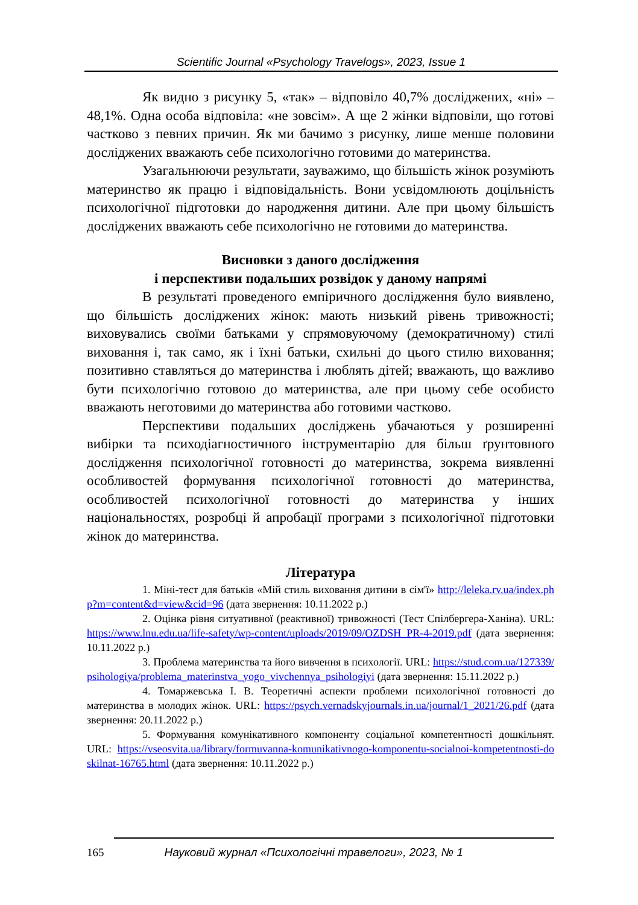Scientific Journal «Psychology Travelogs», 2023, Issue 1
Як видно з рисунку 5, «так» – відповіло 40,7% досліджених, «ні» – 48,1%. Одна особа відповіла: «не зовсім». А ще 2 жінки відповіли, що готові частково з певних причин. Як ми бачимо з рисунку, лише менше половини досліджених вважають себе психологічно готовими до материнства.
Узагальнюючи результати, зауважимо, що більшість жінок розуміють материнство як працю і відповідальність. Вони усвідомлюють доцільність психологічної підготовки до народження дитини. Але при цьому більшість досліджених вважають себе психологічно не готовими до материнства.
Висновки з даного дослідження
і перспективи подальших розвідок у даному напрямі
В результаті проведеного емпіричного дослідження було виявлено, що більшість досліджених жінок: мають низький рівень тривожності; виховувались своїми батьками у спрямовуючому (демократичному) стилі виховання і, так само, як і їхні батьки, схильні до цього стилю виховання; позитивно ставляться до материнства і люблять дітей; вважають, що важливо бути психологічно готовою до материнства, але при цьому себе особисто вважають неготовими до материнства або готовими частково.
Перспективи подальших досліджень убачаються у розширенні вибірки та психодіагностичного інструментарію для більш ґрунтовного дослідження психологічної готовності до материнства, зокрема виявленні особливостей формування психологічної готовності до материнства, особливостей психологічної готовності до материнства у інших національностях, розробці й апробації програми з психологічної підготовки жінок до материнства.
Література
1. Міні-тест для батьків «Мій стиль виховання дитини в сім'ї» http://leleka.rv.ua/index.php?m=content&d=view&cid=96 (дата звернення: 10.11.2022 p.)
2. Оцінка рівня ситуативної (реактивної) тривожності (Тест Спілбергера-Ханіна). URL: https://www.lnu.edu.ua/life-safety/wp-content/uploads/2019/09/OZDSH_PR-4-2019.pdf (дата звернення: 10.11.2022 р.)
3. Проблема материнства та його вивчення в психології. URL: https://stud.com.ua/127339/psihologiya/problema_materinstva_yogo_vivchennya_psihologiyi (дата звернення: 15.11.2022 р.)
4. Томаржевська І. В. Теоретичні аспекти проблеми психологічної готовності до материнства в молодих жінок. URL: https://psych.vernadskyjournals.in.ua/journal/1_2021/26.pdf (дата звернення: 20.11.2022 p.)
5. Формування комунікативного компоненту соціальної компетентності дошкільнят. URL: https://vseosvita.ua/library/formuvanna-komunikativnogo-komponentu-socialnoi-kompetentnosti-doskilnat-16765.html (дата звернення: 10.11.2022 p.)
165 Науковий журнал «Психологічні травелоги», 2023, № 1